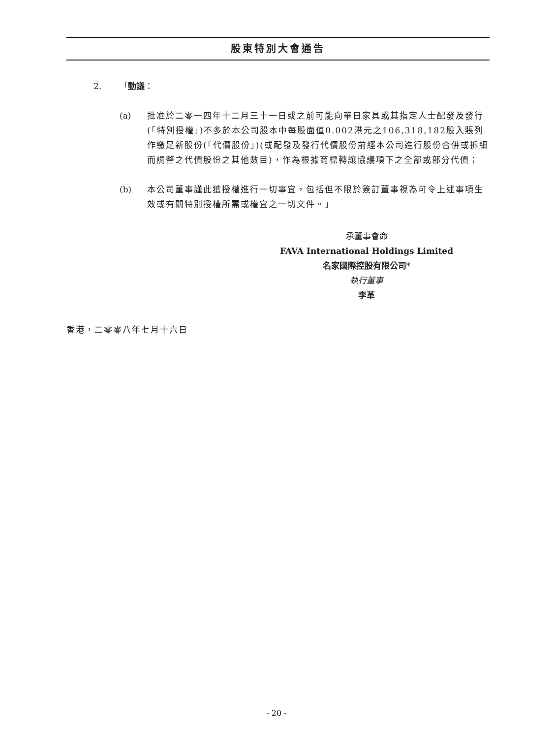股東特別大會通告
2. 「動議：
(a) 批准於二零一四年十二月三十一日或之前可能向華日家具或其指定人士配發及發行(「特別授權」)不多於本公司股本中每股面值0.002港元之106,318,182股入賬列作繳足新股份(「代價股份」)(或配發及發行代價股份前經本公司進行股份合併或拆細而調整之代價股份之其他數目)，作為根據商標轉讓協議項下之全部或部分代價；
(b) 本公司董事謹此獲授權進行一切事宜，包括但不限於簽訂董事視為可令上述事項生效或有關特別授權所需或權宜之一切文件。」
承董事會命
FAVA International Holdings Limited
名家國際控股有限公司*
執行董事
李革
香港，二零零八年七月十六日
- 20 -